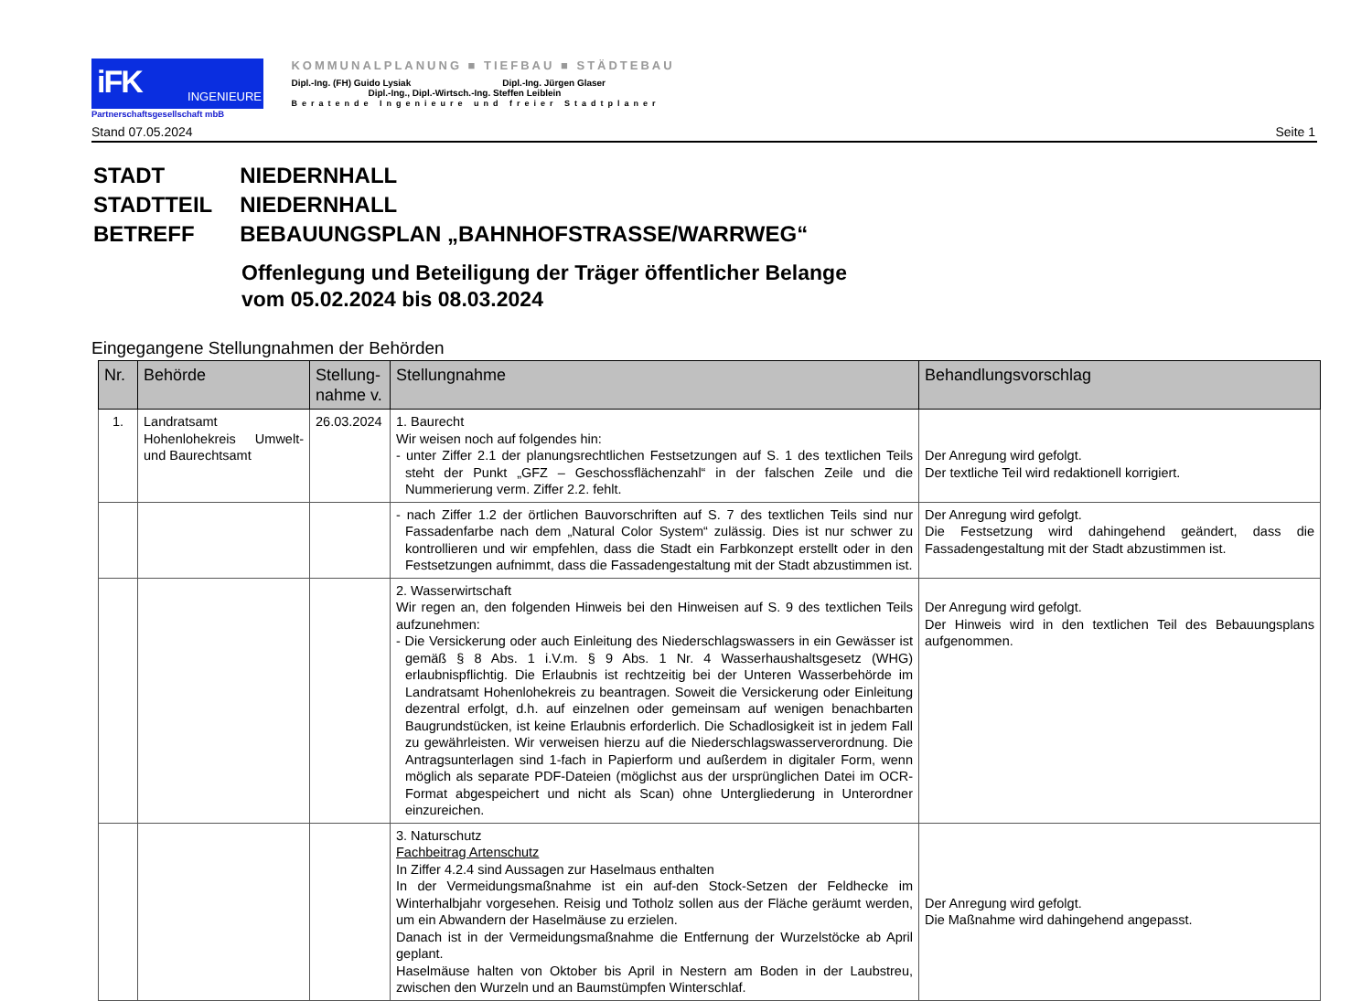iFK INGENIEURE
Partnerschaftsgesellschaft mbB
KOMMUNALPLANUNG ■ TIEFBAU ■ STÄDTEBAU
Dipl.-Ing. (FH) Guido Lysiak Dipl.-Ing. Jürgen Glaser
Dipl.-Ing., Dipl.-Wirtsch.-Ing. Steffen Leiblein
Beratende Ingenieure und freier Stadtplaner
Stand 07.05.2024 Seite 1
| STADT | NIEDERNHALL |
| STADTTEIL | NIEDERNHALL |
| BETREFF | BEBAUUNGSPLAN „BAHNHOFSTRASSE/WARRWEG“ |
Offenlegung und Beteiligung der Träger öffentlicher Belange
vom 05.02.2024 bis 08.03.2024
Eingegangene Stellungnahmen der Behörden
| Nr. | Behörde | Stellung- nahme v. | Stellungnahme | Behandlungsvorschlag |
| --- | --- | --- | --- | --- |
| 1. | Landratsamt Hohenlohekreis Umwelt- und Baurechtsamt | 26.03.2024 | 1. Baurecht Wir weisen noch auf folgendes hin: - unter Ziffer 2.1 der planungsrechtlichen Festsetzungen auf S. 1 des textlichen Teils steht der Punkt „GFZ – Geschossflächenzahl“ in der falschen Zeile und die Nummerierung verm. Ziffer 2.2. fehlt. | Der Anregung wird gefolgt. Der textliche Teil wird redaktionell korrigiert. |
| | | | - nach Ziffer 1.2 der örtlichen Bauvorschriften auf S. 7 des textlichen Teils sind nur Fassadenfarbe nach dem „Natural Color System“ zulässig. Dies ist nur schwer zu kontrollieren und wir empfehlen, dass die Stadt ein Farbkonzept erstellt oder in den Festsetzungen aufnimmt, dass die Fassadengestaltung mit der Stadt abzustimmen ist. | Der Anregung wird gefolgt. Die Festsetzung wird dahingehend geändert, dass die Fassadengestaltung mit der Stadt abzustimmen ist. |
| | | | 2. Wasserwirtschaft Wir regen an, den folgenden Hinweis bei den Hinweisen auf S. 9 des textlichen Teils aufzunehmen: - Die Versickerung oder auch Einleitung des Niederschlagswassers in ein Gewässer ist gemäß § 8 Abs. 1 i.V.m. § 9 Abs. 1 Nr. 4 Wasserhaushaltsgesetz (WHG) erlaubnispflichtig. Die Erlaubnis ist rechtzeitig bei der Unteren Wasserbehörde im Landratsamt Hohenlohekreis zu beantragen. Soweit die Versickerung oder Einleitung dezentral erfolgt, d.h. auf einzelnen oder gemeinsam auf wenigen benachbarten Baugrundstücken, ist keine Erlaubnis erforderlich. Die Schadlosigkeit ist in jedem Fall zu gewährleisten. Wir verweisen hierzu auf die Niederschlagswasserverordnung. Die Antragsunterlagen sind 1-fach in Papierform und außerdem in digitaler Form, wenn möglich als separate PDF-Dateien (möglichst aus der ursprünglichen Datei im OCR-Format abgespeichert und nicht als Scan) ohne Untergliederung in Unterordner einzureichen. | Der Anregung wird gefolgt. Der Hinweis wird in den textlichen Teil des Bebauungsplans aufgenommen. |
| | | | 3. Naturschutz Fachbeitrag Artenschutz In Ziffer 4.2.4 sind Aussagen zur Haselmaus enthalten In der Vermeidungsmaßnahme ist ein auf-den Stock-Setzen der Feldhecke im Winterhalbjahr vorgesehen. Reisig und Totholz sollen aus der Fläche geräumt werden, um ein Abwandern der Haselmäuse zu erzielen. Danach ist in der Vermeidungsmaßnahme die Entfernung der Wurzelstöcke ab April geplant. Haselmäuse halten von Oktober bis April in Nestern am Boden in der Laubstreu, zwischen den Wurzeln und an Baumstümpfen Winterschlaf. | Der Anregung wird gefolgt. Die Maßnahme wird dahingehend angepasst. |